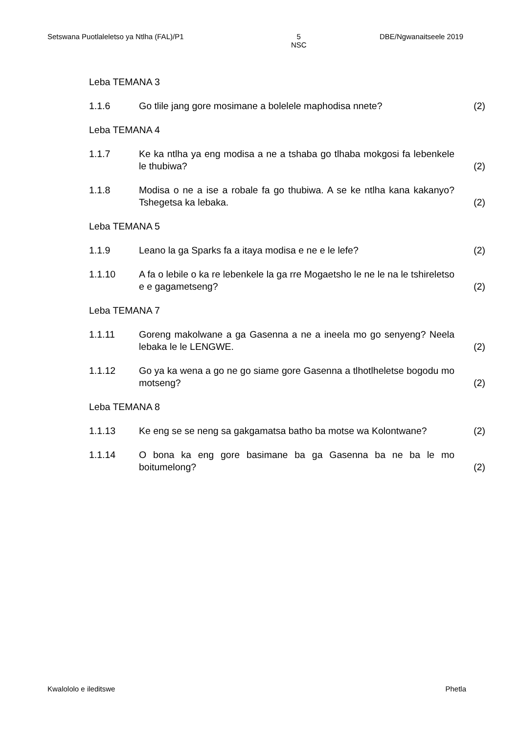Setswana Puotlaleletso ya Ntlha (FAL)/P1 5
NSC DBE/Ngwanaitseele 2019
Leba TEMANA 3
1.1.6 Go tlile jang gore mosimane a bolelele maphodisa nnete? (2)
Leba TEMANA 4
1.1.7 Ke ka ntlha ya eng modisa a ne a tshaba go tlhaba mokgosi fa lebenkele le thubiwa?
(2)
1.1.8 Modisa o ne a ise a robale fa go thubiwa. A se ke ntlha kana kakanyo? Tshegetsa ka lebaka.
(2)
Leba TEMANA 5
1.1.9 Leano la ga Sparks fa a itaya modisa e ne e le lefe? (2)
1.1.10 A fa o lebile o ka re lebenkele la ga rre Mogaetsho le ne le na le tshireletso e e gagametseng?
(2)
Leba TEMANA 7
1.1.11 Goreng makolwane a ga Gasenna a ne a ineela mo go senyeng? Neela lebaka le le LENGWE.
(2)
1.1.12 Go ya ka wena a go ne go siame gore Gasenna a tlhotlheletse bogodu mo motseng?
(2)
Leba TEMANA 8
1.1.13 Ke eng se se neng sa gakgamatsa batho ba motse wa Kolontwane?
(2)
1.1.14 O bona ka eng gore basimane ba ga Gasenna ba ne ba le mo boitumelong?
(2)
Kwalololo e ileditswe Phetla